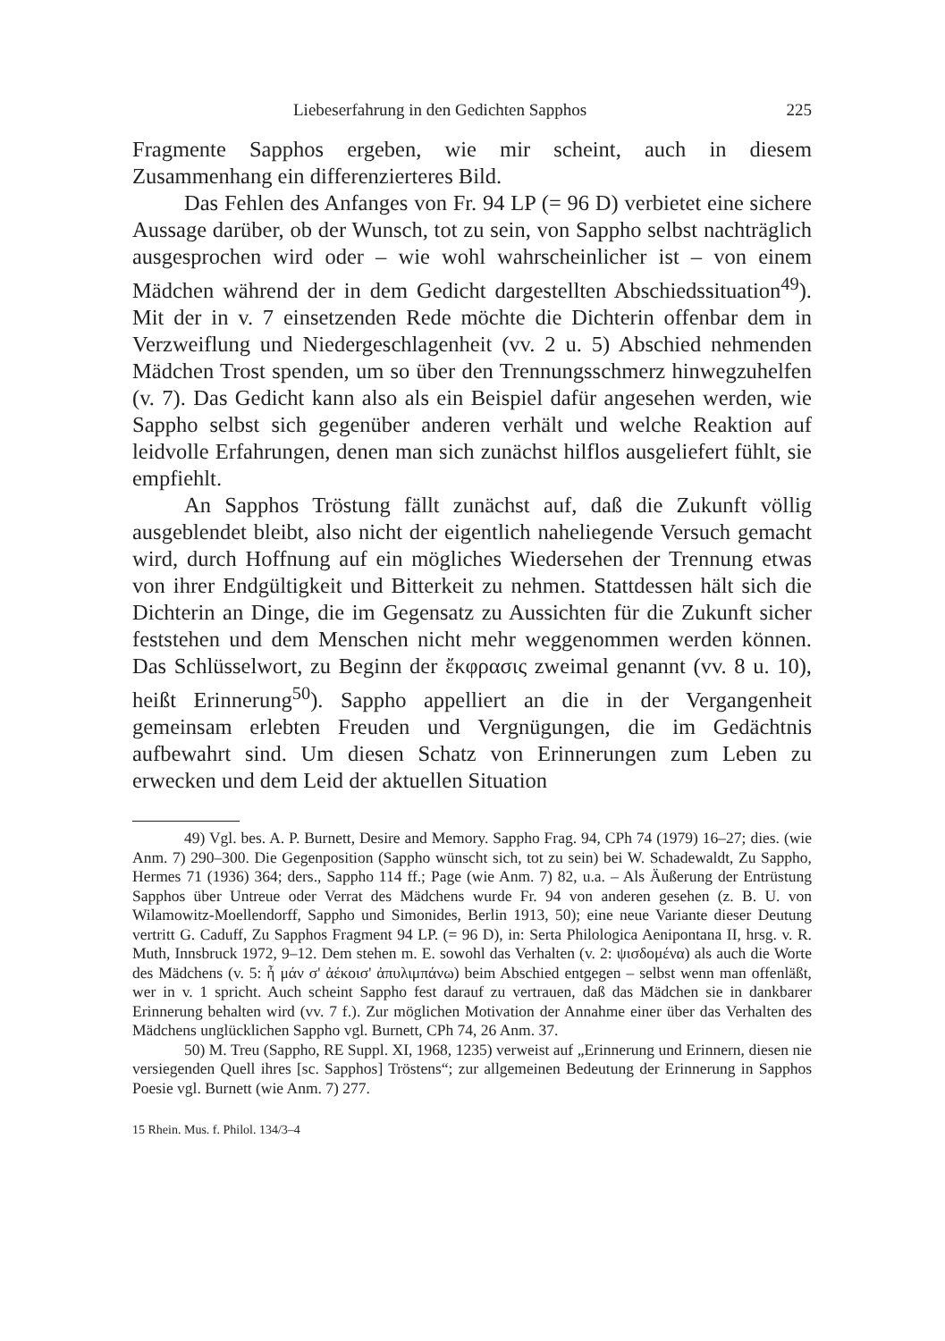Liebeserfahrung in den Gedichten Sapphos 225
Fragmente Sapphos ergeben, wie mir scheint, auch in diesem Zusammenhang ein differenzierteres Bild.
Das Fehlen des Anfanges von Fr. 94 LP (= 96 D) verbietet eine sichere Aussage darüber, ob der Wunsch, tot zu sein, von Sappho selbst nachträglich ausgesprochen wird oder – wie wohl wahrscheinlicher ist – von einem Mädchen während der in dem Gedicht dargestellten Abschiedssituation<sup>49</sup>). Mit der in v. 7 einsetzenden Rede möchte die Dichterin offenbar dem in Verzweiflung und Niedergeschlagenheit (vv. 2 u. 5) Abschied nehmenden Mädchen Trost spenden, um so über den Trennungsschmerz hinwegzuhelfen (v. 7). Das Gedicht kann also als ein Beispiel dafür angesehen werden, wie Sappho selbst sich gegenüber anderen verhält und welche Reaktion auf leidvolle Erfahrungen, denen man sich zunächst hilflos ausgeliefert fühlt, sie empfiehlt.
An Sapphos Tröstung fällt zunächst auf, daß die Zukunft völlig ausgeblendet bleibt, also nicht der eigentlich naheliegende Versuch gemacht wird, durch Hoffnung auf ein mögliches Wiedersehen der Trennung etwas von ihrer Endgültigkeit und Bitterkeit zu nehmen. Stattdessen hält sich die Dichterin an Dinge, die im Gegensatz zu Aussichten für die Zukunft sicher feststehen und dem Menschen nicht mehr weggenommen werden können. Das Schlüsselwort, zu Beginn der ἔκφρασις zweimal genannt (vv. 8 u. 10), heißt Erinnerung<sup>50</sup>). Sappho appelliert an die in der Vergangenheit gemeinsam erlebten Freuden und Vergnügungen, die im Gedächtnis aufbewahrt sind. Um diesen Schatz von Erinnerungen zum Leben zu erwecken und dem Leid der aktuellen Situation
49) Vgl. bes. A. P. Burnett, Desire and Memory. Sappho Frag. 94, CPh 74 (1979) 16–27; dies. (wie Anm. 7) 290–300. Die Gegenposition (Sappho wünscht sich, tot zu sein) bei W. Schadewaldt, Zu Sappho, Hermes 71 (1936) 364; ders., Sappho 114 ff.; Page (wie Anm. 7) 82, u.a. – Als Äußerung der Entrüstung Sapphos über Untreue oder Verrat des Mädchens wurde Fr. 94 von anderen gesehen (z. B. U. von Wilamowitz-Moellendorff, Sappho und Simonides, Berlin 1913, 50); eine neue Variante dieser Deutung vertritt G. Caduff, Zu Sapphos Fragment 94 LP. (= 96 D), in: Serta Philologica Aenipontana II, hrsg. v. R. Muth, Innsbruck 1972, 9–12. Dem stehen m. E. sowohl das Verhalten (v. 2: ψισδομένα) als auch die Worte des Mädchens (v. 5: ἦ μάν σ' ἀέκοισ' ἀπυλιμπάνω) beim Abschied entgegen – selbst wenn man offenläßt, wer in v. 1 spricht. Auch scheint Sappho fest darauf zu vertrauen, daß das Mädchen sie in dankbarer Erinnerung behalten wird (vv. 7 f.). Zur möglichen Motivation der Annahme einer über das Verhalten des Mädchens unglücklichen Sappho vgl. Burnett, CPh 74, 26 Anm. 37.
50) M. Treu (Sappho, RE Suppl. XI, 1968, 1235) verweist auf „Erinnerung und Erinnern, diesen nie versiegenden Quell ihres [sc. Sapphos] Tröstens“; zur allgemeinen Bedeutung der Erinnerung in Sapphos Poesie vgl. Burnett (wie Anm. 7) 277.
15 Rhein. Mus. f. Philol. 134/3–4